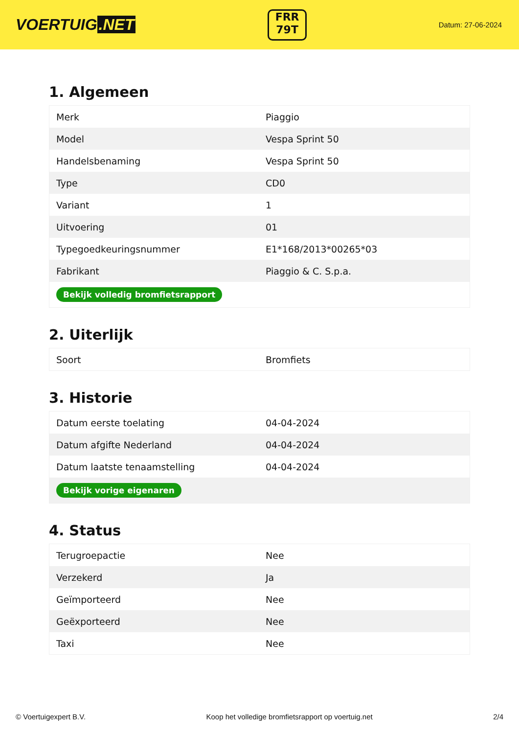VOERTUIG.NET
FRR
79T
Datum: 27-06-2024
1. Algemeen
| Merk | Piaggio |
| Model | Vespa Sprint 50 |
| Handelsbenaming | Vespa Sprint 50 |
| Type | CD0 |
| Variant | 1 |
| Uitvoering | 01 |
| Typegoedkeuringsnummer | E1*168/2013*00265*03 |
| Fabrikant | Piaggio & C. S.p.a. |
| Bekijk volledig bromfietsrapport | |
2. Uiterlijk
| Soort | Bromfiets |
3. Historie
| Datum eerste toelating | 04-04-2024 |
| Datum afgifte Nederland | 04-04-2024 |
| Datum laatste tenaamstelling | 04-04-2024 |
| Bekijk vorige eigenaren | |
4. Status
| Terugroepactie | Nee |
| Verzekerd | Ja |
| Geïmporteerd | Nee |
| Geëxporteerd | Nee |
| Taxi | Nee |
© Voertuigexpert B.V. Koop het volledige bromfietsrapport op voertuig.net 2/4